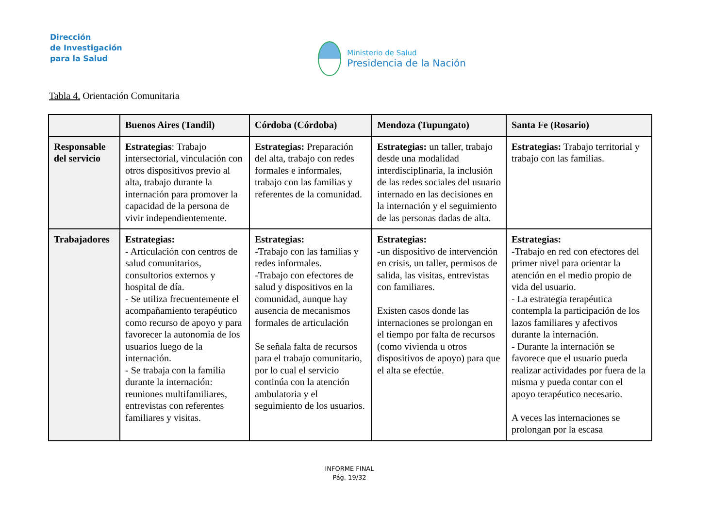Dirección
de Investigación
para la Salud
Ministerio de Salud
Presidencia de la Nación
Tabla 4. Orientación Comunitaria
| | Buenos Aires (Tandil) | Córdoba (Córdoba) | Mendoza (Tupungato) | Santa Fe (Rosario) |
| --- | --- | --- | --- | --- |
| Responsable del servicio | Estrategias : Trabajo intersectorial, vinculación con otros dispositivos previo al alta, trabajo durante la internación para promover la capacidad de la persona de vivir independientemente. | Estrategias: Preparación del alta, trabajo con redes formales e informales, trabajo con las familias y referentes de la comunidad. | Estrategias: un taller, trabajo desde una modalidad interdisciplinaria, la inclusión de las redes sociales del usuario internado en las decisiones en la internación y el seguimiento de las personas dadas de alta. | Estrategias: Trabajo territorial y trabajo con las familias. |
| Trabajadores | Estrategias: - Articulación con centros de salud comunitarios, consultorios externos y hospital de día. - Se utiliza frecuentemente el acompañamiento terapéutico como recurso de apoyo y para favorecer la autonomía de los usuarios luego de la internación. - Se trabaja con la familia durante la internación: reuniones multifamiliares, entrevistas con referentes familiares y visitas. | Estrategias: -Trabajo con las familias y redes informales. -Trabajo con efectores de salud y dispositivos en la comunidad, aunque hay ausencia de mecanismos formales de articulación Se señala falta de recursos para el trabajo comunitario, por lo cual el servicio continúa con la atención ambulatoria y el seguimiento de los usuarios. | Estrategias: -un dispositivo de intervención en crisis, un taller, permisos de salida, las visitas, entrevistas con familiares. Existen casos donde las internaciones se prolongan en el tiempo por falta de recursos (como vivienda u otros dispositivos de apoyo) para que el alta se efectúe. | Estrategias: -Trabajo en red con efectores del primer nivel para orientar la atención en el medio propio de vida del usuario. - La estrategia terapéutica contempla la participación de los lazos familiares y afectivos durante la internación. - Durante la internación se favorece que el usuario pueda realizar actividades por fuera de la misma y pueda contar con el apoyo terapéutico necesario. A veces las internaciones se prolongan por la escasa |
INFORME FINAL
Pág. 19/32